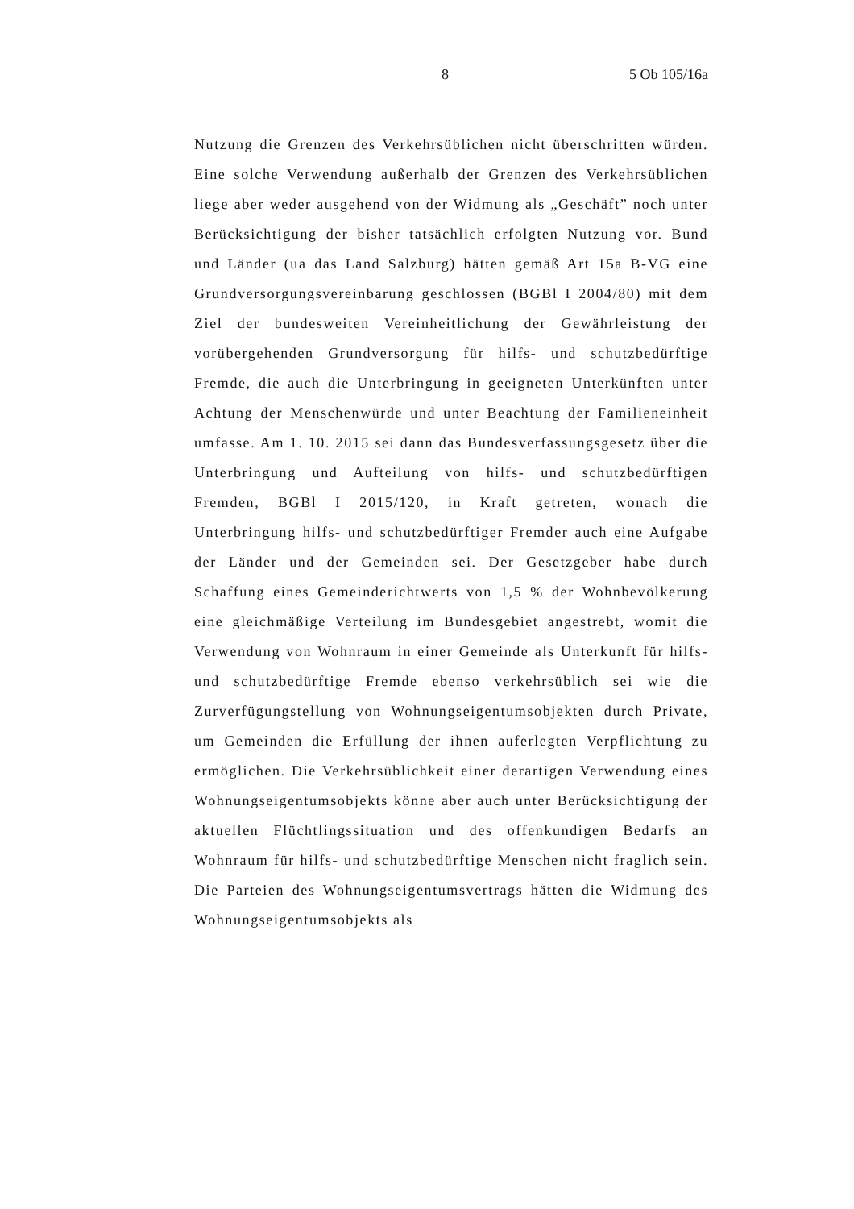8 5 Ob 105/16a
Nutzung die Grenzen des Verkehrsüblichen nicht überschritten würden. Eine solche Verwendung außerhalb der Grenzen des Verkehrsüblichen liege aber weder ausgehend von der Widmung als „Geschäft” noch unter Berücksichtigung der bisher tatsächlich erfolgten Nutzung vor. Bund und Länder (ua das Land Salzburg) hätten gemäß Art 15a B-VG eine Grundversorgungsvereinbarung geschlossen (BGBl I 2004/80) mit dem Ziel der bundesweiten Vereinheitlichung der Gewährleistung der vorübergehenden Grundversorgung für hilfs- und schutzbedürftige Fremde, die auch die Unterbringung in geeigneten Unterkünften unter Achtung der Menschenwürde und unter Beachtung der Familieneinheit umfasse. Am 1. 10. 2015 sei dann das Bundesverfassungsgesetz über die Unterbringung und Aufteilung von hilfs- und schutzbedürftigen Fremden, BGBl I 2015/120, in Kraft getreten, wonach die Unterbringung hilfs- und schutzbedürftiger Fremder auch eine Aufgabe der Länder und der Gemeinden sei. Der Gesetzgeber habe durch Schaffung eines Gemeinderichtwerts von 1,5 % der Wohnbevölkerung eine gleichmäßige Verteilung im Bundesgebiet angestrebt, womit die Verwendung von Wohnraum in einer Gemeinde als Unterkunft für hilfs- und schutzbedürftige Fremde ebenso verkehrsüblich sei wie die Zurverfügungstellung von Wohnungseigentumsobjekten durch Private, um Gemeinden die Erfüllung der ihnen auferlegten Verpflichtung zu ermöglichen. Die Verkehrsüblichkeit einer derartigen Verwendung eines Wohnungseigentumsobjekts könne aber auch unter Berücksichtigung der aktuellen Flüchtlingssituation und des offenkundigen Bedarfs an Wohnraum für hilfs- und schutzbedürftige Menschen nicht fraglich sein. Die Parteien des Wohnungseigentumsvertrags hätten die Widmung des Wohnungseigentumsobjekts als